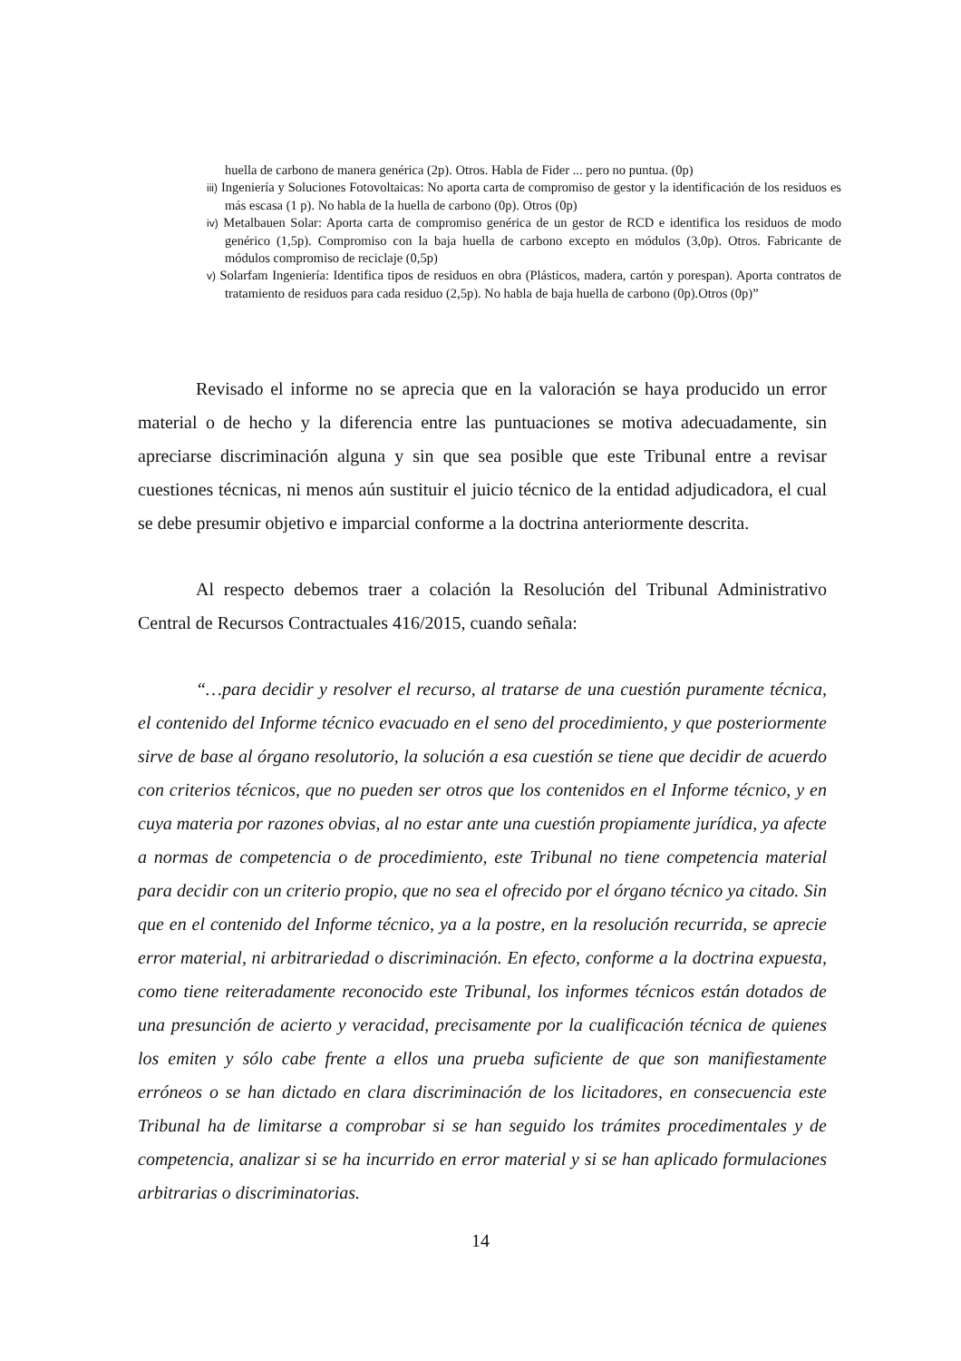huella de carbono de manera genérica (2p). Otros. Habla de Fider ... pero no puntua. (0p)
iii) Ingeniería y Soluciones Fotovoltaicas: No aporta carta de compromiso de gestor y la identificación de los residuos es más escasa (1 p). No habla de la huella de carbono (0p). Otros (0p)
iv) Metalbauen Solar: Aporta carta de compromiso genérica de un gestor de RCD e identifica los residuos de modo genérico (1,5p). Compromiso con la baja huella de carbono excepto en módulos (3,0p). Otros. Fabricante de módulos compromiso de reciclaje (0,5p)
v) Solarfam Ingeniería: Identifica tipos de residuos en obra (Plásticos, madera, cartón y porespan). Aporta contratos de tratamiento de residuos para cada residuo (2,5p). No habla de baja huella de carbono (0p).Otros (0p)”
Revisado el informe no se aprecia que en la valoración se haya producido un error material o de hecho y la diferencia entre las puntuaciones se motiva adecuadamente, sin apreciarse discriminación alguna y sin que sea posible que este Tribunal entre a revisar cuestiones técnicas, ni menos aún sustituir el juicio técnico de la entidad adjudicadora, el cual se debe presumir objetivo e imparcial conforme a la doctrina anteriormente descrita.
Al respecto debemos traer a colación la Resolución del Tribunal Administrativo Central de Recursos Contractuales 416/2015, cuando señala:
“…para decidir y resolver el recurso, al tratarse de una cuestión puramente técnica, el contenido del Informe técnico evacuado en el seno del procedimiento, y que posteriormente sirve de base al órgano resolutorio, la solución a esa cuestión se tiene que decidir de acuerdo con criterios técnicos, que no pueden ser otros que los contenidos en el Informe técnico, y en cuya materia por razones obvias, al no estar ante una cuestión propiamente jurídica, ya afecte a normas de competencia o de procedimiento, este Tribunal no tiene competencia material para decidir con un criterio propio, que no sea el ofrecido por el órgano técnico ya citado. Sin que en el contenido del Informe técnico, ya a la postre, en la resolución recurrida, se aprecie error material, ni arbitrariedad o discriminación. En efecto, conforme a la doctrina expuesta, como tiene reiteradamente reconocido este Tribunal, los informes técnicos están dotados de una presunción de acierto y veracidad, precisamente por la cualificación técnica de quienes los emiten y sólo cabe frente a ellos una prueba suficiente de que son manifiestamente erróneos o se han dictado en clara discriminación de los licitadores, en consecuencia este Tribunal ha de limitarse a comprobar si se han seguido los trámites procedimentales y de competencia, analizar si se ha incurrido en error material y si se han aplicado formulaciones arbitrarias o discriminatorias.
14